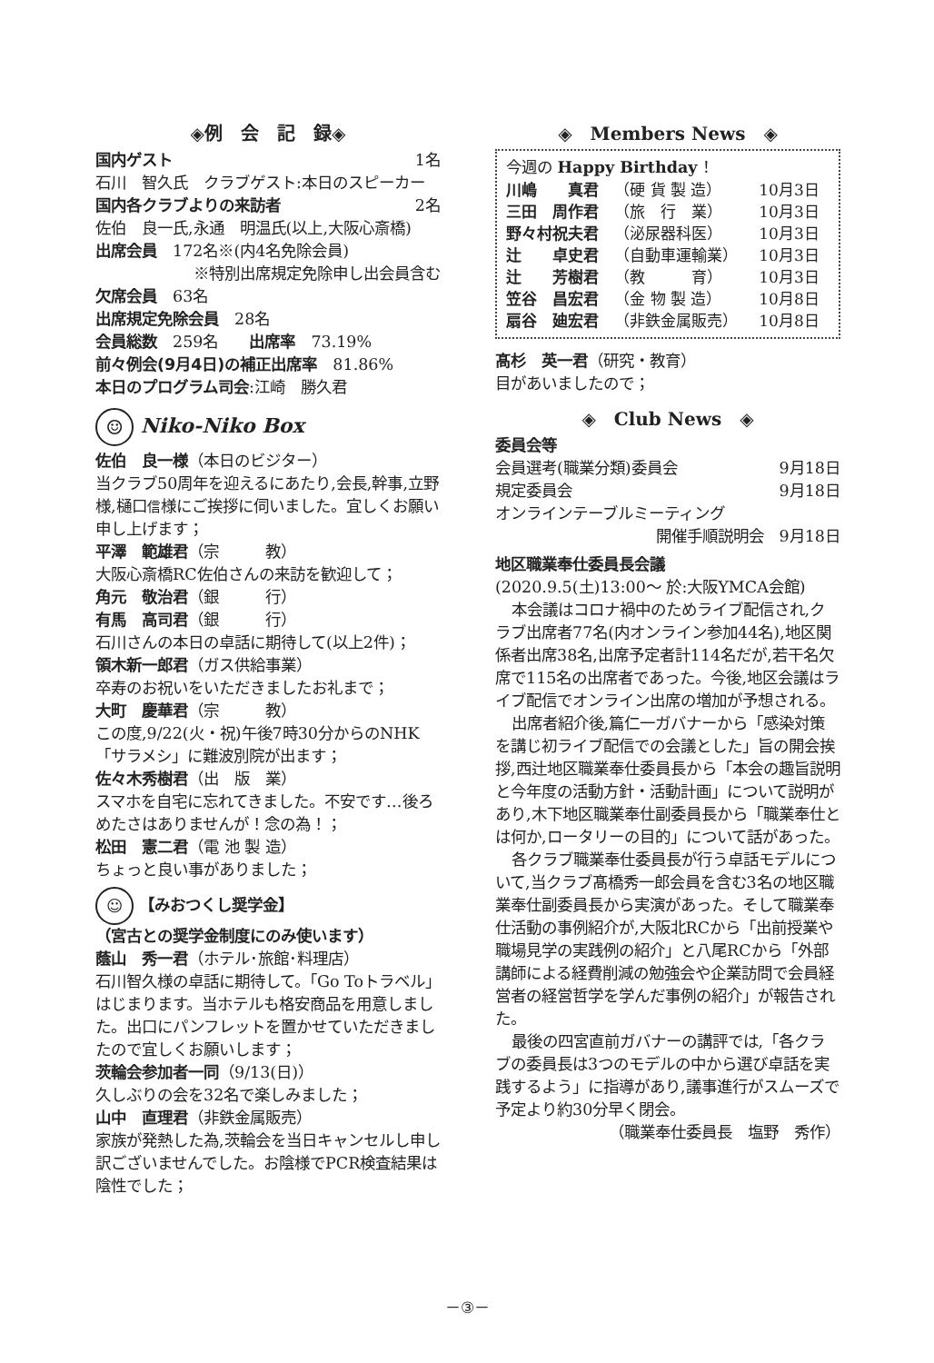◈例　会　記　録◈
国内ゲスト 1名
石川　智久氏　クラブゲスト:本日のスピーカー
国内各クラブよりの来訪者 2名
佐伯　良一氏,永通　明温氏(以上,大阪心斎橋)
出席会員　172名※(内4名免除会員)
※特別出席規定免除申し出会員含む
欠席会員　63名
出席規定免除会員　28名
会員総数　259名　　出席率　73.19%
前々例会(9月4日)の補正出席率　81.86%
本日のプログラム司会:江崎　勝久君
☺ Niko-Niko Box
佐伯　良一様（本日のビジター）
当クラブ50周年を迎えるにあたり,会長,幹事,立野様,樋口信様にご挨拶に伺いました。宜しくお願い申し上げます；
平澤　範雄君（宗　　　教）
大阪心斎橋RC佐伯さんの来訪を歓迎して；
角元　敬治君（銀　　　行）
有馬　高司君（銀　　　行）
石川さんの本日の卓話に期待して(以上2件)；
領木新一郎君（ガス供給事業）
卒寿のお祝いをいただきましたお礼まで；
大町　慶華君（宗　　　教）
この度,9/22(火・祝)午後7時30分からのNHK「サラメシ」に難波別院が出ます；
佐々木秀樹君（出　版　業）
スマホを自宅に忘れてきました。不安です…後ろめたさはありませんが！念の為！；
松田　憲二君（電 池 製 造）
ちょっと良い事がありました；
☺ 【みおつくし奨学金】
（宮古との奨学金制度にのみ使います）
蔭山　秀一君（ホテル･旅館･料理店）
石川智久様の卓話に期待して。「Go Toトラベル」はじまります。当ホテルも格安商品を用意しました。出口にパンフレットを置かせていただきましたので宜しくお願いします；
茨輪会参加者一同（9/13(日)）
久しぶりの会を32名で楽しみました；
山中　直理君（非鉄金属販売）
家族が発熱した為,茨輪会を当日キャンセルし申し訳ございませんでした。お陰様でPCR検査結果は陰性でした；
◈　Members News　◈
今週の Happy Birthday ！
| 川嶋 真君 | （硬 貨 製 造） | 10月3日 |
| 三田 周作君 | （旅 行 業） | 10月3日 |
| 野々村祝夫君 | （泌尿器科医） | 10月3日 |
| 辻 卓史君 | （自動車運輸業） | 10月3日 |
| 辻 芳樹君 | （教 育） | 10月3日 |
| 笠谷 昌宏君 | （金 物 製 造） | 10月8日 |
| 扇谷 廸宏君 | （非鉄金属販売） | 10月8日 |
髙杉　英一君（研究・教育）
目があいましたので；
◈　Club News　◈
委員会等
会員選考(職業分類)委員会 9月18日
規定委員会 9月18日
オンラインテーブルミーティング
開催手順説明会　9月18日
地区職業奉仕委員長会議
(2020.9.5(土)13:00～ 於:大阪YMCA会館)
本会議はコロナ禍中のためライブ配信され,クラブ出席者77名(内オンライン参加44名),地区関係者出席38名,出席予定者計114名だが,若干名欠席で115名の出席者であった。今後,地区会議はライブ配信でオンライン出席の増加が予想される。
出席者紹介後,篇仁一ガバナーから「感染対策を講じ初ライブ配信での会議とした」旨の開会挨拶,西辻地区職業奉仕委員長から「本会の趣旨説明と今年度の活動方針・活動計画」について説明があり,木下地区職業奉仕副委員長から「職業奉仕とは何か,ロータリーの目的」について話があった。
各クラブ職業奉仕委員長が行う卓話モデルについて,当クラブ髙橋秀一郎会員を含む3名の地区職業奉仕副委員長から実演があった。そして職業奉仕活動の事例紹介が,大阪北RCから「出前授業や職場見学の実践例の紹介」と八尾RCから「外部講師による経費削減の勉強会や企業訪問で会員経営者の経営哲学を学んだ事例の紹介」が報告された。
最後の四宮直前ガバナーの講評では,「各クラブの委員長は3つのモデルの中から選び卓話を実践するよう」に指導があり,議事進行がスムーズで予定より約30分早く閉会。
（職業奉仕委員長　塩野　秀作）
－③－